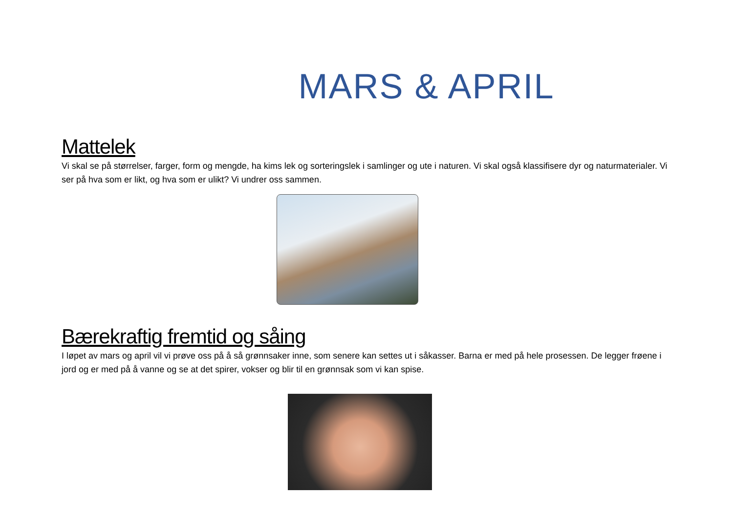MARS & APRIL
Mattelek
Vi skal se på størrelser, farger, form og mengde, ha kims lek og sorteringslek i samlinger og ute i naturen. Vi skal også klassifisere dyr og naturmaterialer. Vi ser på hva som er likt, og hva som er ulikt? Vi undrer oss sammen.
Bærekraftig fremtid og såing
I løpet av mars og april vil vi prøve oss på å så grønnsaker inne, som senere kan settes ut i såkasser. Barna er med på hele prosessen. De legger frøene i jord og er med på å vanne og se at det spirer, vokser og blir til en grønnsak som vi kan spise.